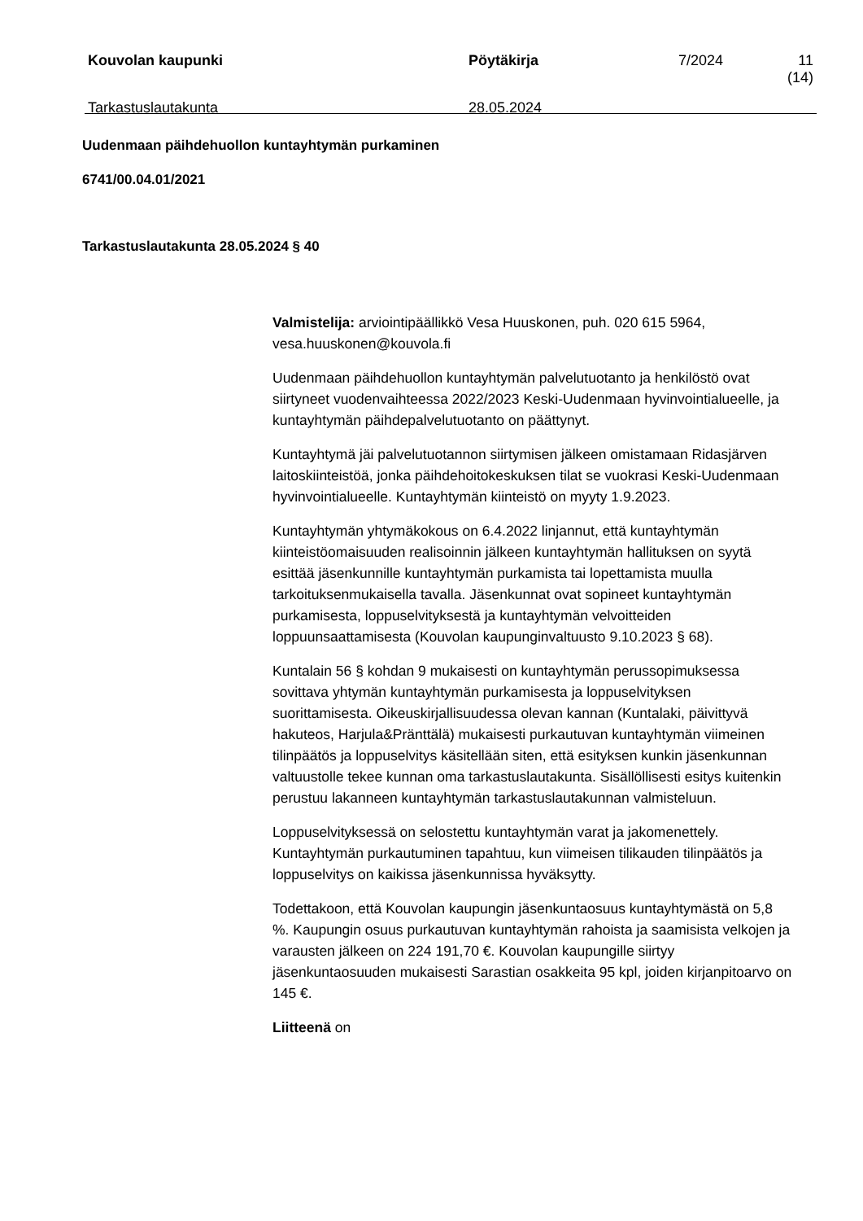| Kouvolan kaupunki | Pöytäkirja | 7/2024 | 11 (14) |
| Tarkastuslautakunta | 28.05.2024 | | |
Uudenmaan päihdehuollon kuntayhtymän purkaminen
6741/00.04.01/2021
Tarkastuslautakunta 28.05.2024 § 40
Valmistelija: arviointipäällikkö Vesa Huuskonen, puh. 020 615 5964, vesa.huuskonen@kouvola.fi
Uudenmaan päihdehuollon kuntayhtymän palvelutuotanto ja henkilöstö ovat siirtyneet vuodenvaihteessa 2022/2023 Keski-Uudenmaan hyvinvointialueelle, ja kuntayhtymän päihdepalvelutuotanto on päättynyt.
Kuntayhtymä jäi palvelutuotannon siirtymisen jälkeen omistamaan Ridasjärven laitoskiinteistöä, jonka päihdehoitokeskuksen tilat se vuokrasi Keski-Uudenmaan hyvinvointialueelle. Kuntayhtymän kiinteistö on myyty 1.9.2023.
Kuntayhtymän yhtymäkokous on 6.4.2022 linjannut, että kuntayhtymän kiinteistöomaisuuden realisoinnin jälkeen kuntayhtymän hallituksen on syytä esittää jäsenkunnille kuntayhtymän purkamista tai lopettamista muulla tarkoituksenmukaisella tavalla. Jäsenkunnat ovat sopineet kuntayhtymän purkamisesta, loppuselvityksestä ja kuntayhtymän velvoitteiden loppuunsaattamisesta (Kouvolan kaupunginvaltuusto 9.10.2023 § 68).
Kuntalain 56 § kohdan 9 mukaisesti on kuntayhtymän perussopimuksessa sovittava yhtymän kuntayhtymän purkamisesta ja loppuselvityksen suorittamisesta. Oikeuskirjallisuudessa olevan kannan (Kuntalaki, päivittyvä hakuteos, Harjula&Pränttälä) mukaisesti purkautuvan kuntayhtymän viimeinen tilinpäätös ja loppuselvitys käsitellään siten, että esityksen kunkin jäsenkunnan valtuustolle tekee kunnan oma tarkastuslautakunta. Sisällöllisesti esitys kuitenkin perustuu lakanneen kuntayhtymän tarkastuslautakunnan valmisteluun.
Loppuselvityksessä on selostettu kuntayhtymän varat ja jakomenettely. Kuntayhtymän purkautuminen tapahtuu, kun viimeisen tilikauden tilinpäätös ja loppuselvitys on kaikissa jäsenkunnissa hyväksytty.
Todettakoon, että Kouvolan kaupungin jäsenkuntaosuus kuntayhtymästä on 5,8 %. Kaupungin osuus purkautuvan kuntayhtymän rahoista ja saamisista velkojen ja varausten jälkeen on 224 191,70 €. Kouvolan kaupungille siirtyy jäsenkuntaosuuden mukaisesti Sarastian osakkeita 95 kpl, joiden kirjanpitoarvo on 145 €.
Liitteenä on